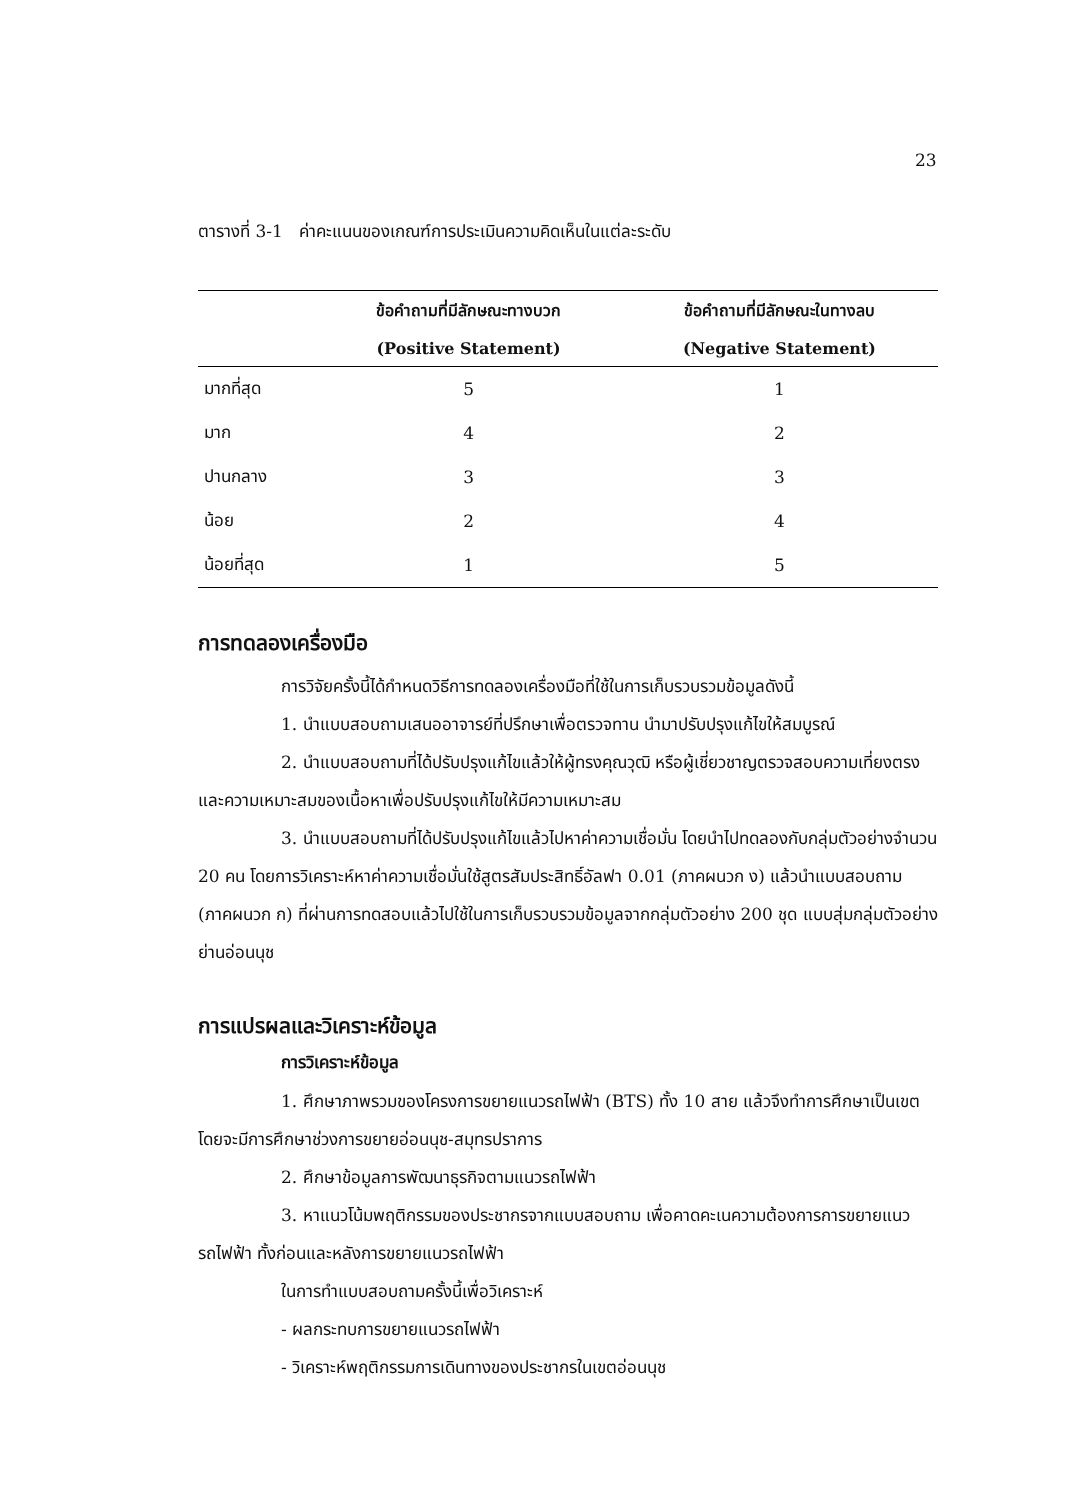23
ตารางที่ 3-1 ค่าคะแนนของเกณฑ์การประเมินความคิดเห็นในแต่ละระดับ
| | ข้อคำถามที่มีลักษณะทางบวก | ข้อคำถามที่มีลักษณะในทางลบ |
| --- | --- | --- |
| | (Positive Statement) | (Negative Statement) |
| มากที่สุด | 5 | 1 |
| มาก | 4 | 2 |
| ปานกลาง | 3 | 3 |
| น้อย | 2 | 4 |
| น้อยที่สุด | 1 | 5 |
การทดลองเครื่องมือ
การวิจัยครั้งนี้ได้กำหนดวิธีการทดลองเครื่องมือที่ใช้ในการเก็บรวบรวมข้อมูลดังนี้
1. นำแบบสอบถามเสนออาจารย์ที่ปรึกษาเพื่อตรวจทาน นำมาปรับปรุงแก้ไขให้สมบูรณ์
2. นำแบบสอบถามที่ได้ปรับปรุงแก้ไขแล้วให้ผู้ทรงคุณวุฒิ หรือผู้เชี่ยวชาญตรวจสอบความเที่ยงตรง และความเหมาะสมของเนื้อหาเพื่อปรับปรุงแก้ไขให้มีความเหมาะสม
3. นำแบบสอบถามที่ได้ปรับปรุงแก้ไขแล้วไปหาค่าความเชื่อมั่น โดยนำไปทดลองกับกลุ่มตัวอย่างจำนวน 20 คน โดยการวิเคราะห์หาค่าความเชื่อมั่นใช้สูตรสัมประสิทธิ์อัลฟา 0.01 (ภาคผนวก ง) แล้วนำแบบสอบถาม (ภาคผนวก ก) ที่ผ่านการทดสอบแล้วไปใช้ในการเก็บรวบรวมข้อมูลจากกลุ่มตัวอย่าง 200 ชุด แบบสุ่มกลุ่มตัวอย่างย่านอ่อนนุช
การแปรผลและวิเคราะห์ข้อมูล
การวิเคราะห์ข้อมูล
1. ศึกษาภาพรวมของโครงการขยายแนวรถไฟฟ้า (BTS) ทั้ง 10 สาย แล้วจึงทำการศึกษาเป็นเขต โดยจะมีการศึกษาช่วงการขยายอ่อนนุช-สมุทรปราการ
2. ศึกษาข้อมูลการพัฒนาธุรกิจตามแนวรถไฟฟ้า
3. หาแนวโน้มพฤติกรรมของประชากรจากแบบสอบถาม เพื่อคาดคะเนความต้องการการขยายแนวรถไฟฟ้า ทั้งก่อนและหลังการขยายแนวรถไฟฟ้า
ในการทำแบบสอบถามครั้งนี้เพื่อวิเคราะห์
- ผลกระทบการขยายแนวรถไฟฟ้า
- วิเคราะห์พฤติกรรมการเดินทางของประชากรในเขตอ่อนนุช